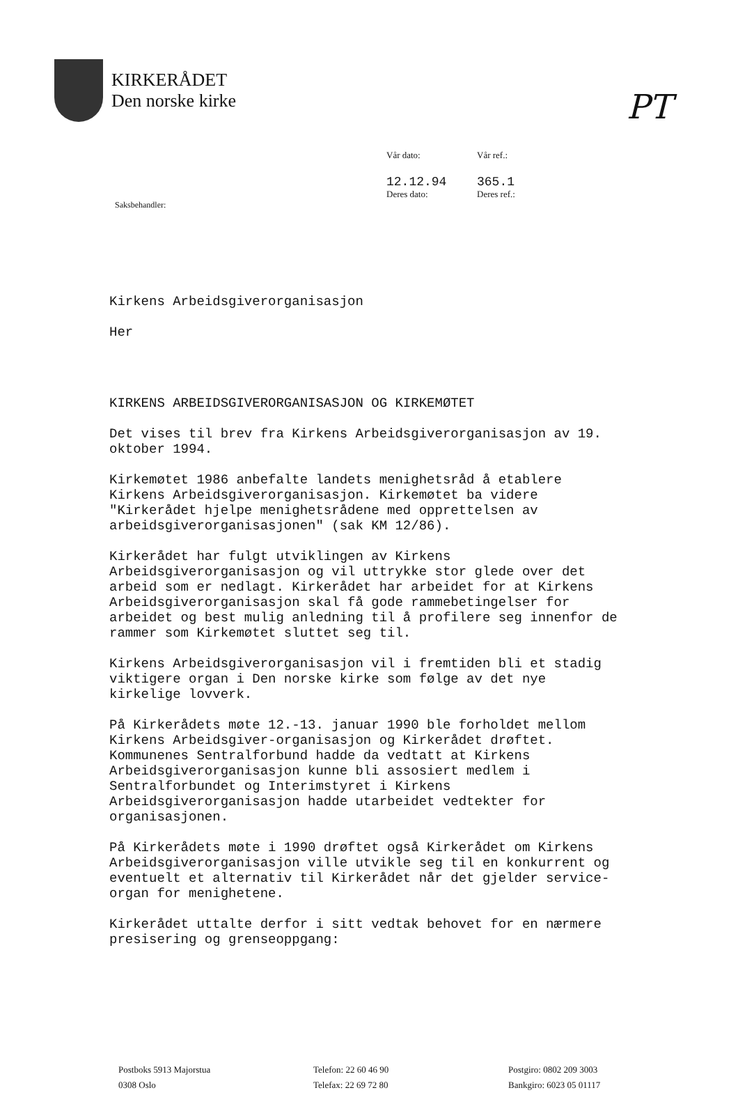PT
KIRKERÅDET
Den norske kirke
Vår dato:
Vår ref.:
12.12.94
Deres dato:
365.1
Deres ref.:
Saksbehandler:
Kirkens Arbeidsgiverorganisasjon
Her
KIRKENS ARBEIDSGIVERORGANISASJON OG KIRKEMØTET
Det vises til brev fra Kirkens Arbeidsgiverorganisasjon av 19. oktober 1994.
Kirkemøtet 1986 anbefalte landets menighetsråd å etablere Kirkens Arbeidsgiverorganisasjon. Kirkemøtet ba videre "Kirkerådet hjelpe menighetsrådene med opprettelsen av arbeidsgiverorganisasjonen" (sak KM 12/86).
Kirkerådet har fulgt utviklingen av Kirkens Arbeidsgiverorganisasjon og vil uttrykke stor glede over det arbeid som er nedlagt. Kirkerådet har arbeidet for at Kirkens Arbeidsgiverorganisasjon skal få gode rammebetingelser for arbeidet og best mulig anledning til å profilere seg innenfor de rammer som Kirkemøtet sluttet seg til.
Kirkens Arbeidsgiverorganisasjon vil i fremtiden bli et stadig viktigere organ i Den norske kirke som følge av det nye kirkelige lovverk.
På Kirkerådets møte 12.-13. januar 1990 ble forholdet mellom Kirkens Arbeidsgiver-organisasjon og Kirkerådet drøftet. Kommunenes Sentralforbund hadde da vedtatt at Kirkens Arbeidsgiverorganisasjon kunne bli assosiert medlem i Sentralforbundet og Interimstyret i Kirkens Arbeidsgiverorganisasjon hadde utarbeidet vedtekter for organisasjonen.
På Kirkerådets møte i 1990 drøftet også Kirkerådet om Kirkens Arbeidsgiverorganisasjon ville utvikle seg til en konkurrent og eventuelt et alternativ til Kirkerådet når det gjelder service-organ for menighetene.
Kirkerådet uttalte derfor i sitt vedtak behovet for en nærmere presisering og grenseoppgang:
Postboks 5913 Majorstua
0308 Oslo
Telefon: 22 60 46 90
Telefax: 22 69 72 80
Postgiro: 0802 209 3003
Bankgiro: 6023 05 01117